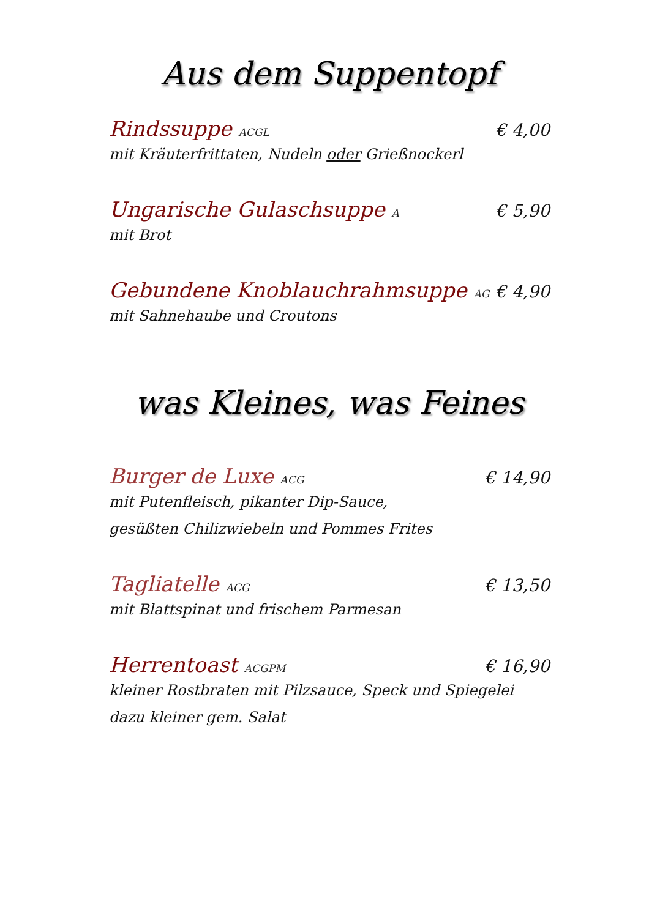Aus dem Suppentopf
Rindssuppe ACGL € 4,00
mit Kräuterfrittaten, Nudeln oder Grießnockerl
Ungarische Gulaschsuppe A € 5,90
mit Brot
Gebundene Knoblauchrahmsuppe AG € 4,90
mit Sahnehaube und Croutons
was Kleines, was Feines
Burger de Luxe ACG € 14,90
mit Putenfleisch, pikanter Dip-Sauce,
gesüßten Chilizwiebeln und Pommes Frites
Tagliatelle ACG € 13,50
mit Blattspinat und frischem Parmesan
Herrentoast ACGPM € 16,90
kleiner Rostbraten mit Pilzsauce, Speck und Spiegelei
dazu kleiner gem. Salat